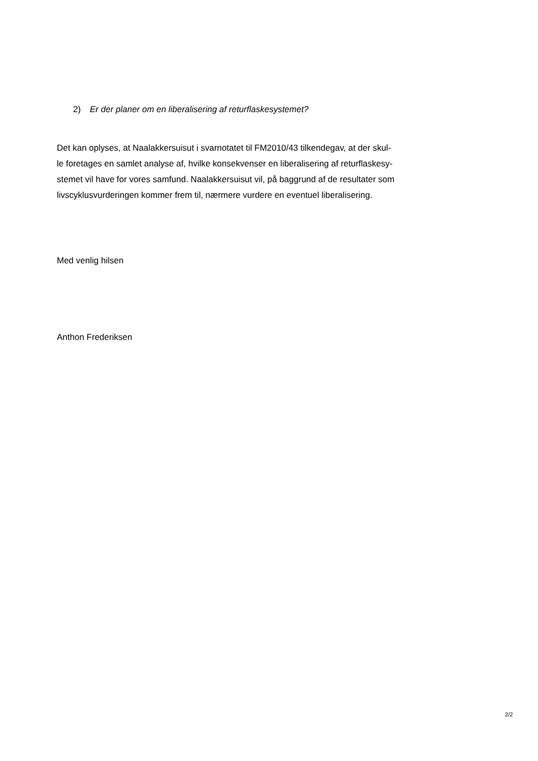2) Er der planer om en liberalisering af returflaskesystemet?
Det kan oplyses, at Naalakkersuisut i svarnotatet til FM2010/43 tilkendegav, at der skul-
le foretages en samlet analyse af, hvilke konsekvenser en liberalisering af returflaskesy-
stemet vil have for vores samfund. Naalakkersuisut vil, på baggrund af de resultater som
livscyklusvurderingen kommer frem til, nærmere vurdere en eventuel liberalisering.
Med venlig hilsen
Anthon Frederiksen
2/2